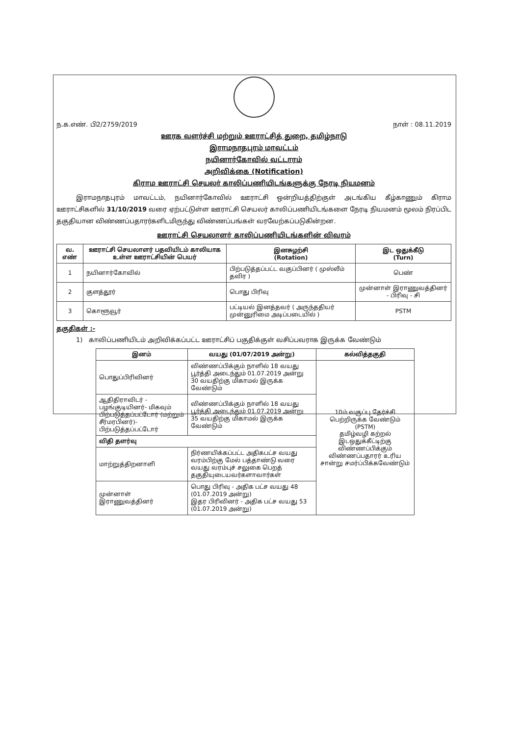ந.க.எண். பி2/2759/2019 நாள் : 08.11.2019
ஊரக வளர்ச்சி மற்றும் ஊராட்சித் துறை, தமிழ்நாடு
இராமநாதபுரம் மாவட்டம்
நயினார்கோவில் வட்டாரம்
அறிவிக்கை (Notification)
கிராம ஊராட்சி செயலர் காலிப்பணியிடங்களுக்கு நேரடி நியமனம்
இராமநாதபுரம் மாவட்டம், நயினார்கோவில் ஊராட்சி ஒன்றியத்திற்குள் அடங்கிய கீழ்காணும் கிராம ஊராட்சிகளில் 31/10/2019 வரை ஏற்பட்டுள்ள ஊராட்சி செயலர் காலிப்பணியிடங்களை நேரடி நியமனம் மூலம் நிரப்பிட தகுதியான விண்ணப்பதாரர்களிடமிருந்து விண்ணப்பங்கள் வரவேற்கப்படுகின்றன.
ஊராட்சி செயலாளர் காலிப்பணியிடங்களின் விவரம்
| வ. எண் | ஊராட்சி செயலாளர் பதவியிடம் காலியாக உள்ள ஊராட்சியின் பெயர் | இனசுழற்சி (Rotation) | இட ஒதுக்கீடு (Turn) |
| --- | --- | --- | --- |
| 1 | நயினார்கோவில் | பிற்படுத்தப்பட்ட வகுப்பினர் ( முஸ்லீம் தவிர ) | பெண் |
| 2 | குளத்தூர் | பொது பிரிவு | முன்னாள் இராணுவத்தினர் - பிரிவு - சி |
| 3 | கொளூவூர் | பட்டியல் இனத்தவர் ( அருந்ததியர் முன்னுரிமை அடிப்படையில் ) | PSTM |
தகுதிகள் :-
1) காலிப்பணியிடம் அறிவிக்கப்பட்ட ஊராட்சிப் பகுதிக்குள் வசிப்பவராக இருக்க வேண்டும்
| இனம் | வயது (01/07/2019 அன்று) | கல்வித்தகுதி |
| --- | --- | --- |
| பொதுப்பிரிவினர் | விண்ணப்பிக்கும் நாளில் 18 வயது பூர்த்தி அடைந்தும் 01.07.2019 அன்று 30 வயதிற்கு மிகாமல் இருக்க வேண்டும் | 10ம் வகுப்பு தேர்ச்சி பெற்றிருக்க வேண்டும் (PSTM) தமிழ்வழி கற்றல் இடஒதுக்கீட்டிற்கு விண்ணப்பிக்கும் விண்ணப்பதாரர் உரிய சான்று சமர்ப்பிக்கவேண்டும் |
| ஆதிதிராவிடர் - பழங்குடியினர்- மிகவும் பிற்படுத்தப்பட்டோர் (மற்றும் சீர்மரபினர்)- பிற்படுத்தப்பட்டோர் | விண்ணப்பிக்கும் நாளில் 18 வயது பூர்த்தி அடைந்தும் 01.07.2019 அன்று 35 வயதிற்கு மிகாமல் இருக்க வேண்டும் | |
| விதி தளர்வு | | |
| மாற்றுத்திறனாளி | நிர்ணயிக்கப்பட்ட அதிகபட்ச வயது வரம்பிற்கு மேல் பத்தாண்டு வரை வயது வரம்புச் சலுகை பெறத் தகுதியுடையவர்களாவார்கள் | |
| முன்னாள் இராணுவத்தினர் | பொது பிரிவு - அதிக பட்ச வயது 48 (01.07.2019 அன்று) இதர பிரிவினர் - அதிக பட்ச வயது 53 (01.07.2019 அன்று) | |